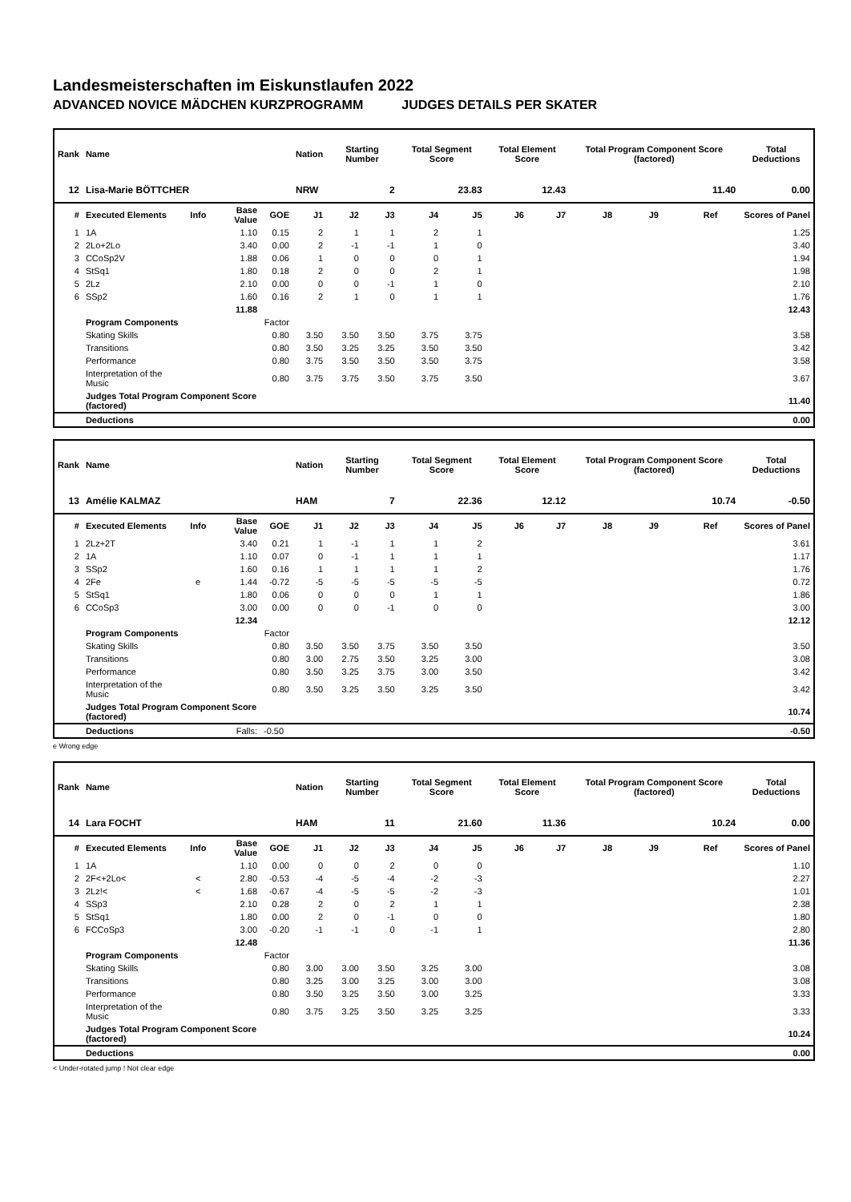Landesmeisterschaften im Eiskunstlaufen 2022
ADVANCED NOVICE MÄDCHEN KURZPROGRAMM JUDGES DETAILS PER SKATER
| Rank | Name | | | | Nation | Starting Number | | Total Segment Score | | Total Element Score | | Total Program Component Score (factored) | | | | Total Deductions |
| --- | --- | --- | --- | --- | --- | --- | --- | --- | --- | --- | --- | --- | --- | --- | --- | --- |
| 12 | Lisa-Marie BÖTTCHER | | | | NRW | 2 | | 23.83 | | 12.43 | | 11.40 | | | | 0.00 |
| # | Executed Elements | Info | Base Value | GOE | J1 | J2 | J3 | J4 | J5 | J6 | J7 | J8 | J9 | Ref | | Scores of Panel |
| 1 | 1A | | 1.10 | 0.15 | 2 | 1 | 1 | 2 | 1 | | | | | | | 1.25 |
| 2 | 2Lo+2Lo | | 3.40 | 0.00 | 2 | -1 | -1 | 1 | 0 | | | | | | | 3.40 |
| 3 | CCoSp2V | | 1.88 | 0.06 | 1 | 0 | 0 | 0 | 1 | | | | | | | 1.94 |
| 4 | StSq1 | | 1.80 | 0.18 | 2 | 0 | 0 | 2 | 1 | | | | | | | 1.98 |
| 5 | 2Lz | | 2.10 | 0.00 | 0 | 0 | -1 | 1 | 0 | | | | | | | 2.10 |
| 6 | SSp2 | | 1.60 | 0.16 | 2 | 1 | 0 | 1 | 1 | | | | | | | 1.76 |
| | | | 11.88 | | | | | | | | | | | | | 12.43 |
| | Program Components | | | Factor | | | | | | | | | | | | |
| | Skating Skills | | | 0.80 | 3.50 | 3.50 | 3.50 | 3.75 | 3.75 | | | | | | | 3.58 |
| | Transitions | | | 0.80 | 3.50 | 3.25 | 3.25 | 3.50 | 3.50 | | | | | | | 3.42 |
| | Performance | | | 0.80 | 3.75 | 3.50 | 3.50 | 3.50 | 3.75 | | | | | | | 3.58 |
| | Interpretation of the Music | | | 0.80 | 3.75 | 3.75 | 3.50 | 3.75 | 3.50 | | | | | | | 3.67 |
| | Judges Total Program Component Score (factored) | | | | | | | | | | | | | | | 11.40 |
| | Deductions | | | | | | | | | | | | | | | 0.00 |
| Rank | Name | | | | Nation | Starting Number | | Total Segment Score | | Total Element Score | | Total Program Component Score (factored) | | | | Total Deductions |
| --- | --- | --- | --- | --- | --- | --- | --- | --- | --- | --- | --- | --- | --- | --- | --- | --- |
| 13 | Amélie KALMAZ | | | | HAM | 7 | | 22.36 | | 12.12 | | 10.74 | | | | -0.50 |
| # | Executed Elements | Info | Base Value | GOE | J1 | J2 | J3 | J4 | J5 | J6 | J7 | J8 | J9 | Ref | | Scores of Panel |
| 1 | 2Lz+2T | | 3.40 | 0.21 | 1 | -1 | 1 | 1 | 2 | | | | | | | 3.61 |
| 2 | 1A | | 1.10 | 0.07 | 0 | -1 | 1 | 1 | 1 | | | | | | | 1.17 |
| 3 | SSp2 | | 1.60 | 0.16 | 1 | 1 | 1 | 1 | 2 | | | | | | | 1.76 |
| 4 | 2Fe | e | 1.44 | -0.72 | -5 | -5 | -5 | -5 | -5 | | | | | | | 0.72 |
| 5 | StSq1 | | 1.80 | 0.06 | 0 | 0 | 0 | 1 | 1 | | | | | | | 1.86 |
| 6 | CCoSp3 | | 3.00 | 0.00 | 0 | 0 | -1 | 0 | 0 | | | | | | | 3.00 |
| | | | 12.34 | | | | | | | | | | | | | 12.12 |
| | Program Components | | | Factor | | | | | | | | | | | | |
| | Skating Skills | | | 0.80 | 3.50 | 3.50 | 3.75 | 3.50 | 3.50 | | | | | | | 3.50 |
| | Transitions | | | 0.80 | 3.00 | 2.75 | 3.50 | 3.25 | 3.00 | | | | | | | 3.08 |
| | Performance | | | 0.80 | 3.50 | 3.25 | 3.75 | 3.00 | 3.50 | | | | | | | 3.42 |
| | Interpretation of the Music | | | 0.80 | 3.50 | 3.25 | 3.50 | 3.25 | 3.50 | | | | | | | 3.42 |
| | Judges Total Program Component Score (factored) | | | | | | | | | | | | | | | 10.74 |
| | Deductions | | Falls: | -0.50 | | | | | | | | | | | | -0.50 |
e Wrong edge
| Rank | Name | | | | Nation | Starting Number | | Total Segment Score | | Total Element Score | | Total Program Component Score (factored) | | | | Total Deductions |
| --- | --- | --- | --- | --- | --- | --- | --- | --- | --- | --- | --- | --- | --- | --- | --- | --- |
| 14 | Lara FOCHT | | | | HAM | 11 | | 21.60 | | 11.36 | | 10.24 | | | | 0.00 |
| # | Executed Elements | Info | Base Value | GOE | J1 | J2 | J3 | J4 | J5 | J6 | J7 | J8 | J9 | Ref | | Scores of Panel |
| 1 | 1A | | 1.10 | 0.00 | 0 | 0 | 2 | 0 | 0 | | | | | | | 1.10 |
| 2 | 2F<+2Lo< | < | 2.80 | -0.53 | -4 | -5 | -4 | -2 | -3 | | | | | | | 2.27 |
| 3 | 2Lz!< | < | 1.68 | -0.67 | -4 | -5 | -5 | -2 | -3 | | | | | | | 1.01 |
| 4 | SSp3 | | 2.10 | 0.28 | 2 | 0 | 2 | 1 | 1 | | | | | | | 2.38 |
| 5 | StSq1 | | 1.80 | 0.00 | 2 | 0 | -1 | 0 | 0 | | | | | | | 1.80 |
| 6 | FCCoSp3 | | 3.00 | -0.20 | -1 | -1 | 0 | -1 | 1 | | | | | | | 2.80 |
| | | | 12.48 | | | | | | | | | | | | | 11.36 |
| | Program Components | | | Factor | | | | | | | | | | | | |
| | Skating Skills | | | 0.80 | 3.00 | 3.00 | 3.50 | 3.25 | 3.00 | | | | | | | 3.08 |
| | Transitions | | | 0.80 | 3.25 | 3.00 | 3.25 | 3.00 | 3.00 | | | | | | | 3.08 |
| | Performance | | | 0.80 | 3.50 | 3.25 | 3.50 | 3.00 | 3.25 | | | | | | | 3.33 |
| | Interpretation of the Music | | | 0.80 | 3.75 | 3.25 | 3.50 | 3.25 | 3.25 | | | | | | | 3.33 |
| | Judges Total Program Component Score (factored) | | | | | | | | | | | | | | | 10.24 |
| | Deductions | | | | | | | | | | | | | | | 0.00 |
< Under-rotated jump ! Not clear edge